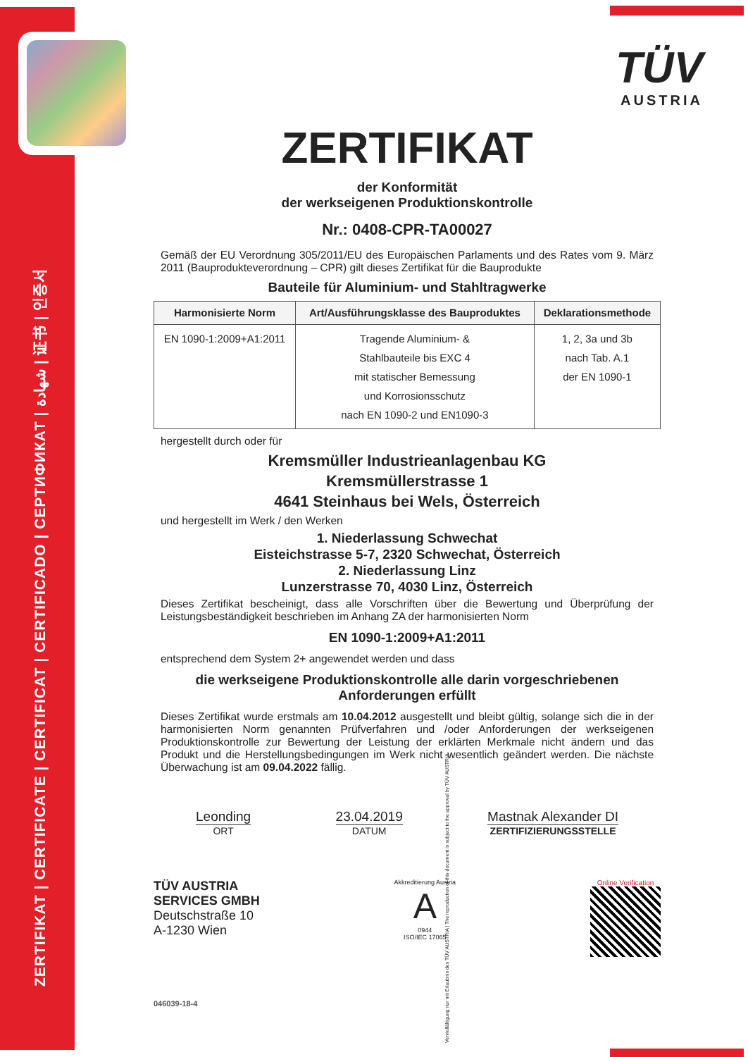ZERTIFIKAT | CERTIFICATE | CERTIFICAT | CERTIFICADO | СЕРТИФИКАТ | شهادة | 证书 | 인증서
TÜV
AUSTRIA
ZERTIFIKAT
der Konformität
der werkseigenen Produktionskontrolle
Nr.: 0408-CPR-TA00027
Gemäß der EU Verordnung 305/2011/EU des Europäischen Parlaments und des Rates vom 9. März 2011 (Bauprodukteverordnung – CPR) gilt dieses Zertifikat für die Bauprodukte
Bauteile für Aluminium- und Stahltragwerke
| Harmonisierte Norm | Art/Ausführungsklasse des Bauproduktes | Deklarationsmethode |
| --- | --- | --- |
| EN 1090-1:2009+A1:2011 | Tragende Aluminium- & Stahlbauteile bis EXC 4 mit statischer Bemessung und Korrosionsschutz nach EN 1090-2 und EN1090-3 | 1, 2, 3a und 3b nach Tab. A.1 der EN 1090-1 |
hergestellt durch oder für
Kremsmüller Industrieanlagenbau KG
Kremsmüllerstrasse 1
4641 Steinhaus bei Wels, Österreich
und hergestellt im Werk / den Werken
1. Niederlassung Schwechat
Eisteichstrasse 5-7, 2320 Schwechat, Österreich
2. Niederlassung Linz
Lunzerstrasse 70, 4030 Linz, Österreich
Dieses Zertifikat bescheinigt, dass alle Vorschriften über die Bewertung und Überprüfung der Leistungsbeständigkeit beschrieben im Anhang ZA der harmonisierten Norm
EN 1090-1:2009+A1:2011
entsprechend dem System 2+ angewendet werden und dass
die werkseigene Produktionskontrolle alle darin vorgeschriebenen Anforderungen erfüllt
Dieses Zertifikat wurde erstmals am 10.04.2012 ausgestellt und bleibt gültig, solange sich die in der harmonisierten Norm genannten Prüfverfahren und /oder Anforderungen der werkseigenen Produktionskontrolle zur Bewertung der Leistung der erklärten Merkmale nicht ändern und das Produkt und die Herstellungsbedingungen im Werk nicht wesentlich geändert werden. Die nächste Überwachung ist am 09.04.2022 fällig.
Leonding
ORT
23.04.2019
DATUM
Mastnak Alexander DI
ZERTIFIZIERUNGSSTELLE
TÜV AUSTRIA
SERVICES GMBH
Deutschstraße 10
A-1230 Wien
Akkreditierung Austria
A
0944
ISO/IEC 17065
Online Verification
046039-18-4
Vervielfältigung nur mit Erlaubnis des TÜV AUSTRIA | The reproduction of this document is subject to the approval by TÜV AUSTRIA